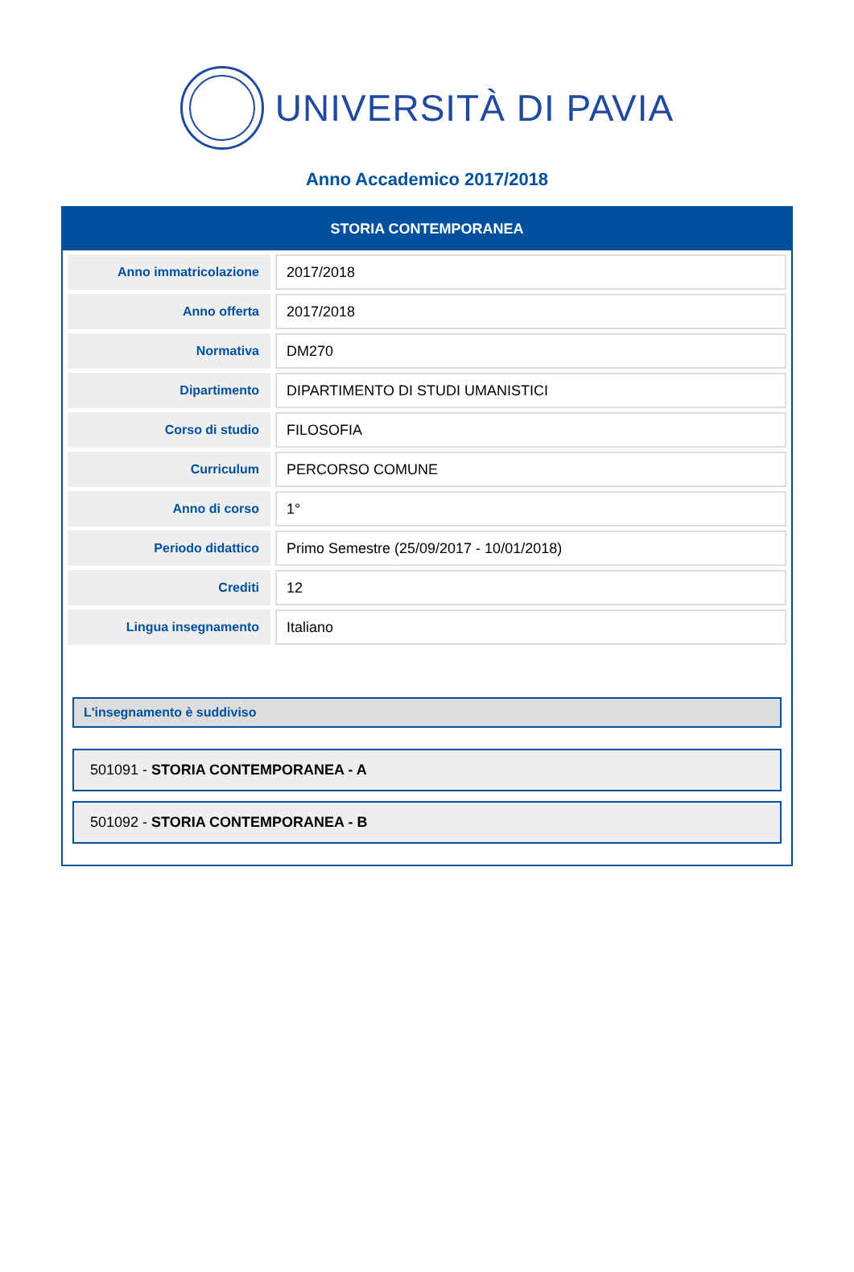UNIVERSITÀ DI PAVIA
Anno Accademico 2017/2018
STORIA CONTEMPORANEA
| Anno immatricolazione | 2017/2018 |
| Anno offerta | 2017/2018 |
| Normativa | DM270 |
| Dipartimento | DIPARTIMENTO DI STUDI UMANISTICI |
| Corso di studio | FILOSOFIA |
| Curriculum | PERCORSO COMUNE |
| Anno di corso | 1° |
| Periodo didattico | Primo Semestre (25/09/2017 - 10/01/2018) |
| Crediti | 12 |
| Lingua insegnamento | Italiano |
L'insegnamento è suddiviso
501091 - STORIA CONTEMPORANEA - A
501092 - STORIA CONTEMPORANEA - B